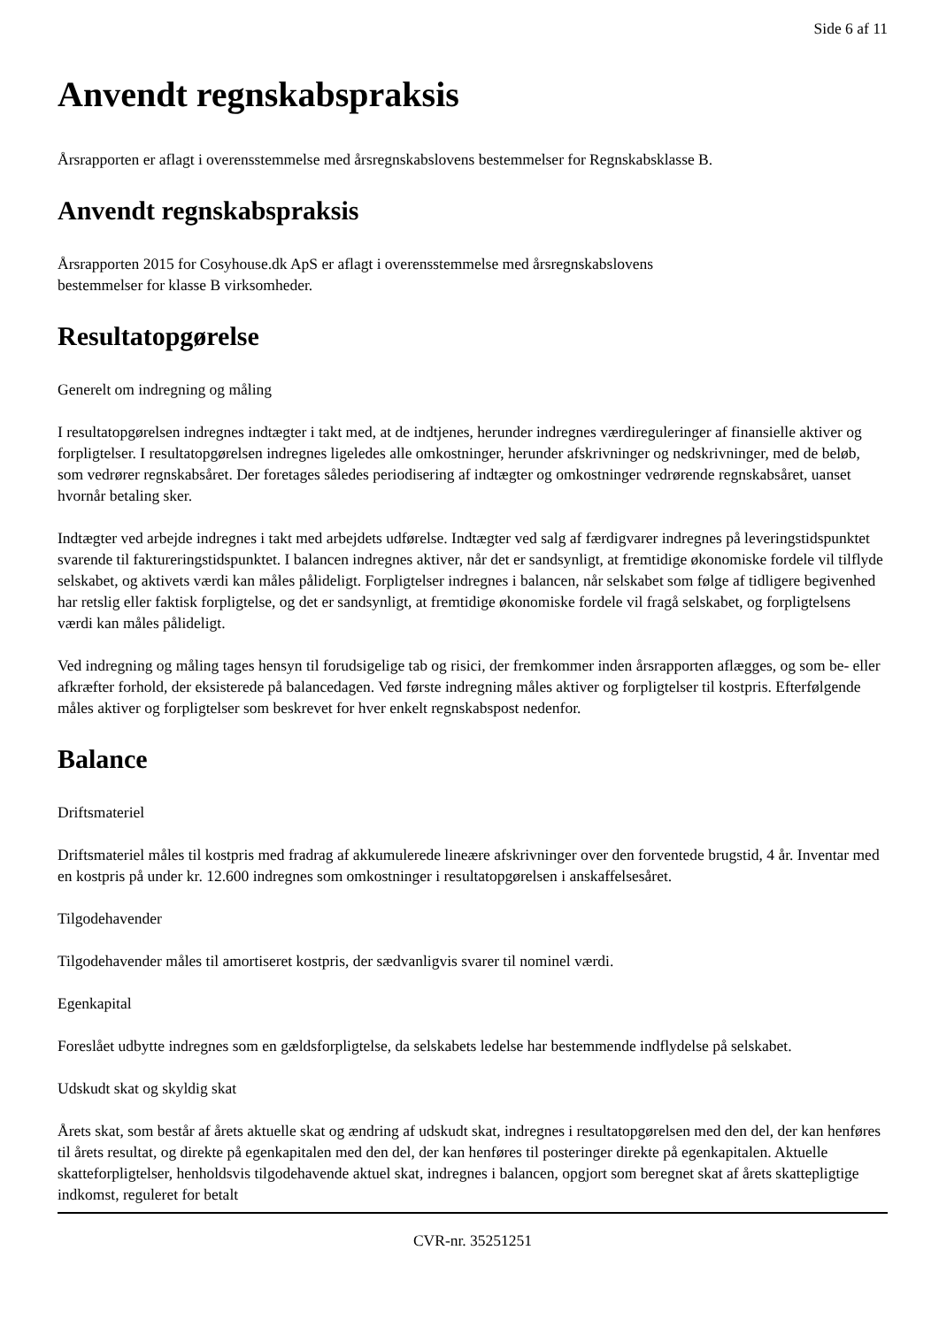Side 6 af 11
Anvendt regnskabspraksis
Årsrapporten er aflagt i overensstemmelse med årsregnskabslovens bestemmelser for Regnskabsklasse B.
Anvendt regnskabspraksis
Årsrapporten 2015 for Cosyhouse.dk ApS er aflagt i overensstemmelse med årsregnskabslovens
bestemmelser for klasse B virksomheder.
Resultatopgørelse
Generelt om indregning og måling
I resultatopgørelsen indregnes indtægter i takt med, at de indtjenes, herunder indregnes værdireguleringer af finansielle aktiver og forpligtelser. I resultatopgørelsen indregnes ligeledes alle omkostninger, herunder afskrivninger og nedskrivninger, med de beløb, som vedrører regnskabsåret. Der foretages således periodisering af indtægter og omkostninger vedrørende regnskabsåret, uanset hvornår betaling sker.
Indtægter ved arbejde indregnes i takt med arbejdets udførelse. Indtægter ved salg af færdigvarer indregnes på leveringstidspunktet svarende til faktureringstidspunktet. I balancen indregnes aktiver, når det er sandsynligt, at fremtidige økonomiske fordele vil tilflyde selskabet, og aktivets værdi kan måles pålideligt. Forpligtelser indregnes i balancen, når selskabet som følge af tidligere begivenhed har retslig eller faktisk forpligtelse, og det er sandsynligt, at fremtidige økonomiske fordele vil fragå selskabet, og forpligtelsens værdi kan måles pålideligt.
Ved indregning og måling tages hensyn til forudsigelige tab og risici, der fremkommer inden årsrapporten aflægges, og som be- eller afkræfter forhold, der eksisterede på balancedagen. Ved første indregning måles aktiver og forpligtelser til kostpris. Efterfølgende måles aktiver og forpligtelser som beskrevet for hver enkelt regnskabspost nedenfor.
Balance
Driftsmateriel
Driftsmateriel måles til kostpris med fradrag af akkumulerede lineære afskrivninger over den forventede brugstid, 4 år. Inventar med en kostpris på under kr. 12.600 indregnes som omkostninger i resultatopgørelsen i anskaffelsesåret.
Tilgodehavender
Tilgodehavender måles til amortiseret kostpris, der sædvanligvis svarer til nominel værdi.
Egenkapital
Foreslået udbytte indregnes som en gældsforpligtelse, da selskabets ledelse har bestemmende indflydelse på selskabet.
Udskudt skat og skyldig skat
Årets skat, som består af årets aktuelle skat og ændring af udskudt skat, indregnes i resultatopgørelsen med den del, der kan henføres til årets resultat, og direkte på egenkapitalen med den del, der kan henføres til posteringer direkte på egenkapitalen. Aktuelle skatteforpligtelser, henholdsvis tilgodehavende aktuel skat, indregnes i balancen, opgjort som beregnet skat af årets skattepligtige indkomst, reguleret for betalt
CVR-nr. 35251251